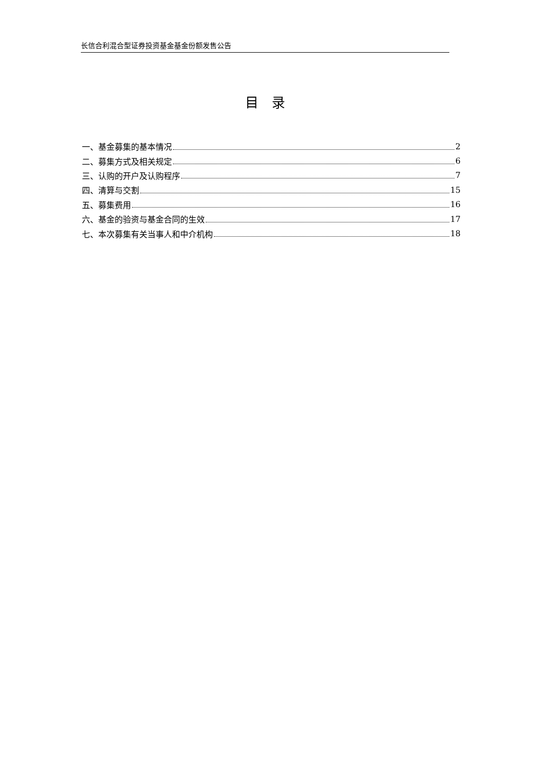长信合利混合型证券投资基金基金份额发售公告
目录
一、基金募集的基本情况 2
二、募集方式及相关规定 6
三、认购的开户及认购程序 7
四、清算与交割 15
五、募集费用 16
六、基金的验资与基金合同的生效 17
七、本次募集有关当事人和中介机构 18